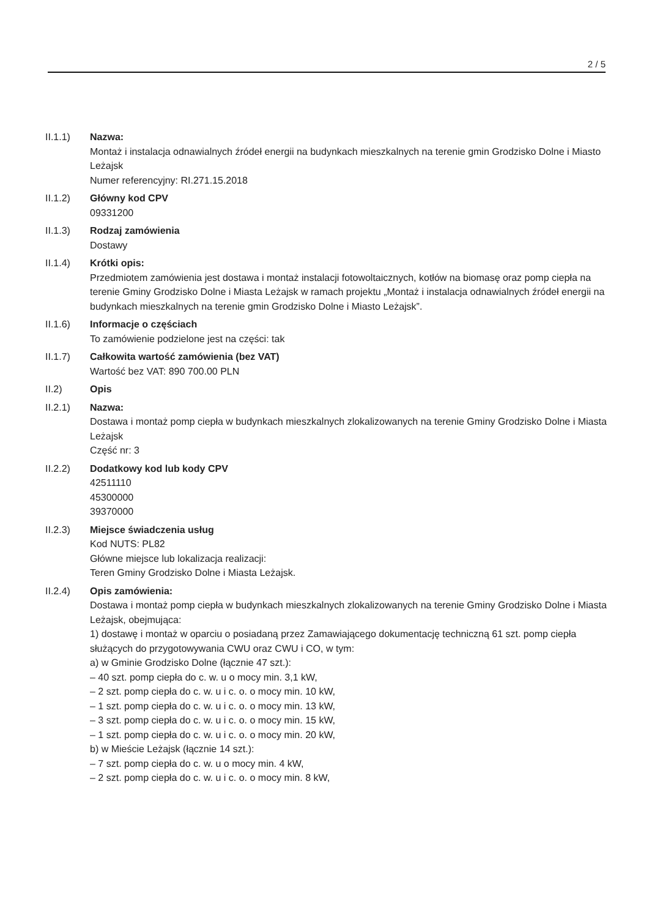2 / 5
II.1.1) Nazwa:
Montaż i instalacja odnawialnych źródeł energii na budynkach mieszkalnych na terenie gmin Grodzisko Dolne i Miasto Leżajsk
Numer referencyjny: RI.271.15.2018
II.1.2) Główny kod CPV
09331200
II.1.3) Rodzaj zamówienia
Dostawy
II.1.4) Krótki opis:
Przedmiotem zamówienia jest dostawa i montaż instalacji fotowoltaicznych, kotłów na biomasę oraz pomp ciepła na terenie Gminy Grodzisko Dolne i Miasta Leżajsk w ramach projektu „Montaż i instalacja odnawialnych źródeł energii na budynkach mieszkalnych na terenie gmin Grodzisko Dolne i Miasto Leżajsk”.
II.1.6) Informacje o częściach
To zamówienie podzielone jest na części: tak
II.1.7) Całkowita wartość zamówienia (bez VAT)
Wartość bez VAT: 890 700.00 PLN
II.2) Opis
II.2.1) Nazwa:
Dostawa i montaż pomp ciepła w budynkach mieszkalnych zlokalizowanych na terenie Gminy Grodzisko Dolne i Miasta Leżajsk
Część nr: 3
II.2.2) Dodatkowy kod lub kody CPV
42511110
45300000
39370000
II.2.3) Miejsce świadczenia usług
Kod NUTS: PL82
Główne miejsce lub lokalizacja realizacji:
Teren Gminy Grodzisko Dolne i Miasta Leżajsk.
II.2.4) Opis zamówienia:
Dostawa i montaż pomp ciepła w budynkach mieszkalnych zlokalizowanych na terenie Gminy Grodzisko Dolne i Miasta Leżajsk, obejmująca:
1) dostawę i montaż w oparciu o posiadaną przez Zamawiającego dokumentację techniczną 61 szt. pomp ciepła służących do przygotowywania CWU oraz CWU i CO, w tym:
a) w Gminie Grodzisko Dolne (łącznie 47 szt.):
– 40 szt. pomp ciepła do c. w. u o mocy min. 3,1 kW,
– 2 szt. pomp ciepła do c. w. u i c. o. o mocy min. 10 kW,
– 1 szt. pomp ciepła do c. w. u i c. o. o mocy min. 13 kW,
– 3 szt. pomp ciepła do c. w. u i c. o. o mocy min. 15 kW,
– 1 szt. pomp ciepła do c. w. u i c. o. o mocy min. 20 kW,
b) w Mieście Leżajsk (łącznie 14 szt.):
– 7 szt. pomp ciepła do c. w. u o mocy min. 4 kW,
– 2 szt. pomp ciepła do c. w. u i c. o. o mocy min. 8 kW,